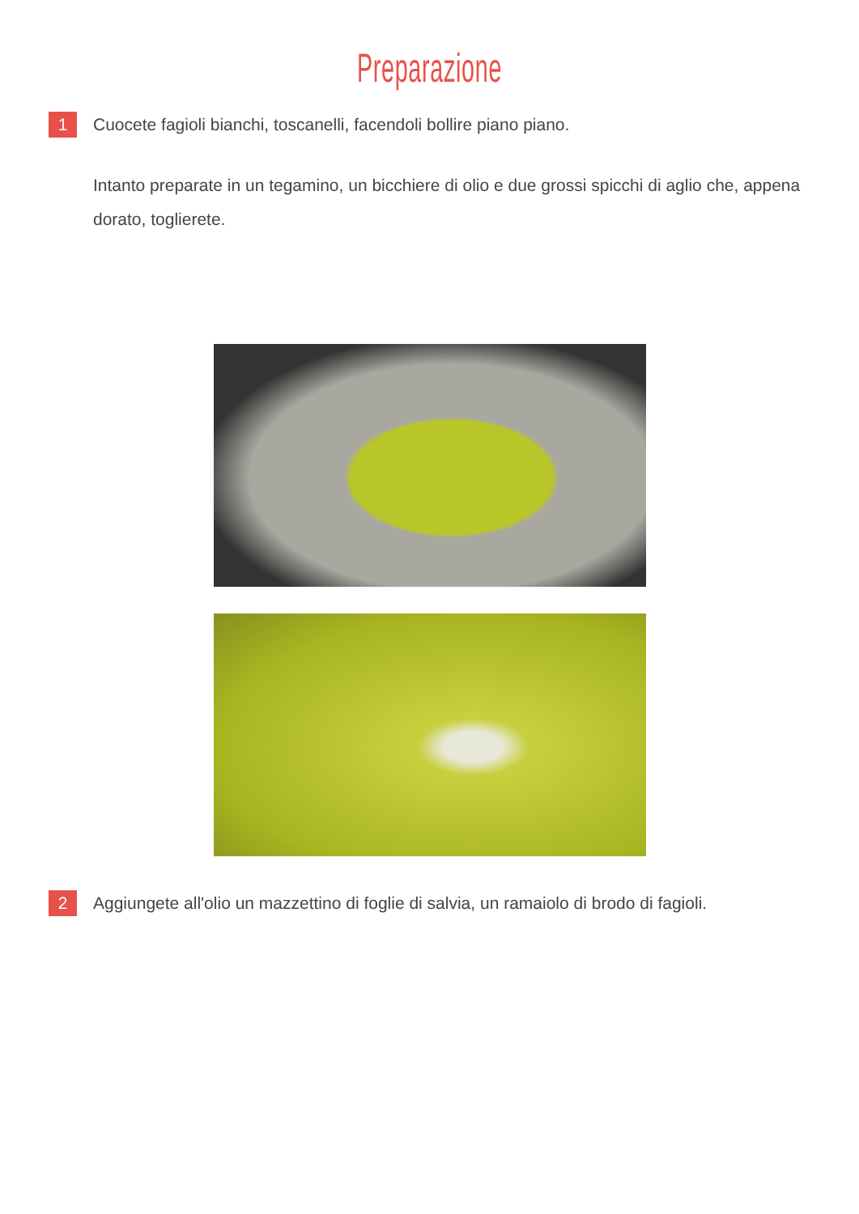Preparazione
1
Cuocete fagioli bianchi, toscanelli, facendoli bollire piano piano.
Intanto preparate in un tegamino, un bicchiere di olio e due grossi spicchi di aglio che, appena dorato, toglierete.
2
Aggiungete all'olio un mazzettino di foglie di salvia, un ramaiolo di brodo di fagioli.